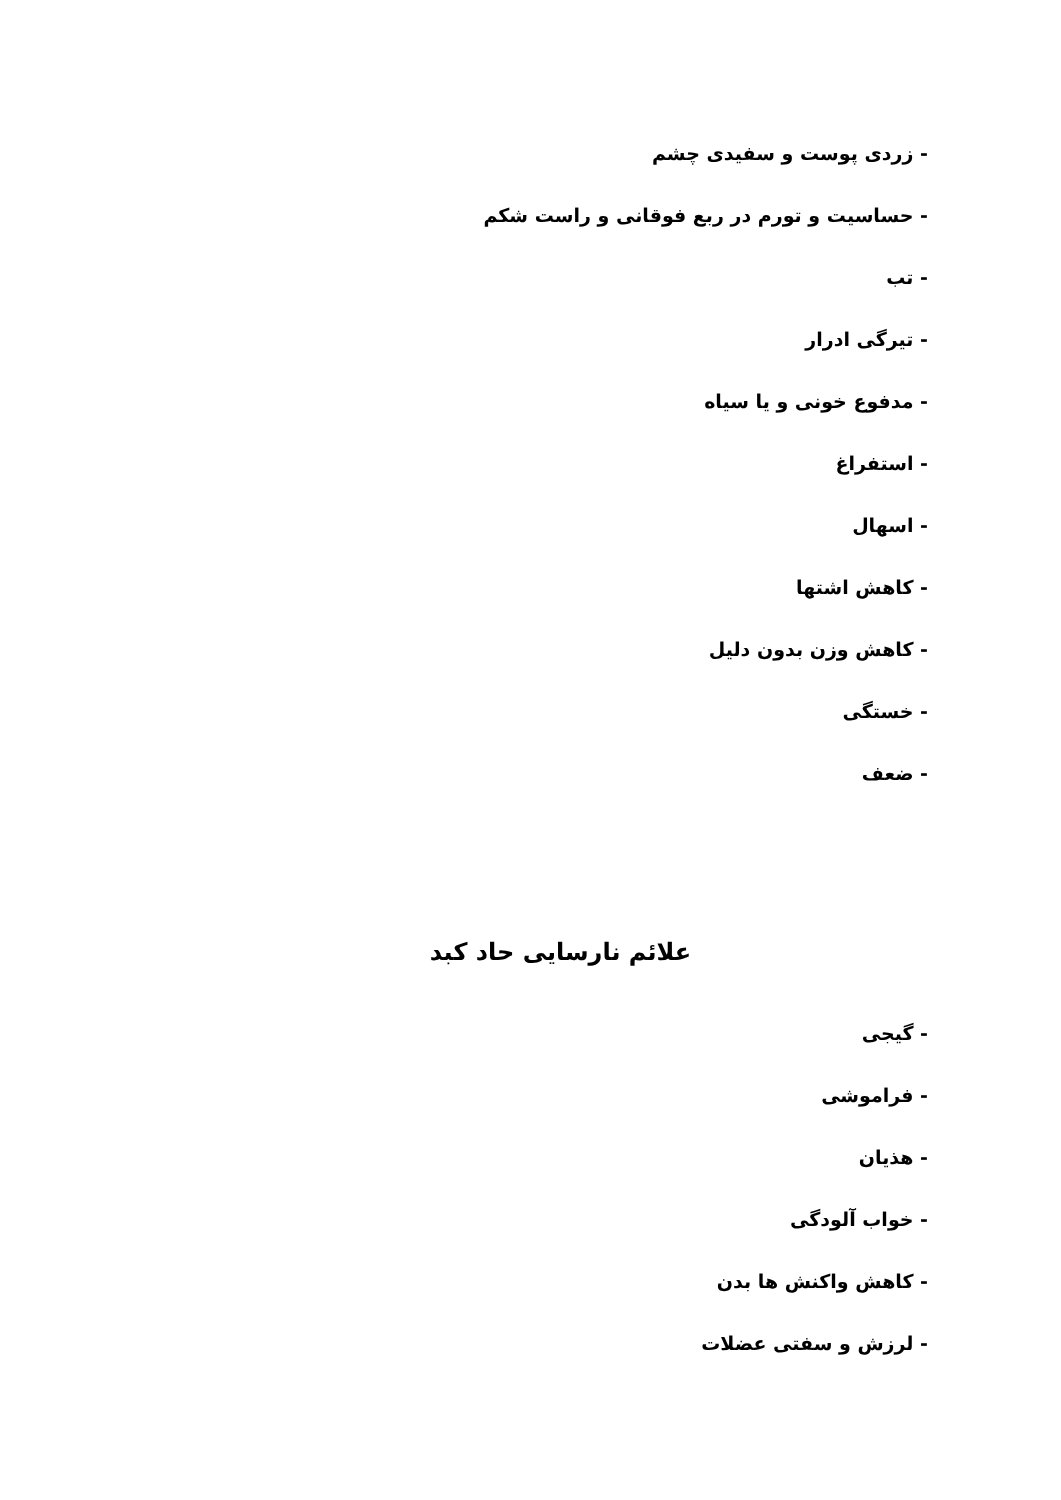- زردی پوست و سفیدی چشم
- حساسیت و تورم در ربع فوقانی و راست شکم
- تب
- تیرگی ادرار
- مدفوع خونی و یا سیاه
- استفراغ
- اسهال
- کاهش اشتها
- کاهش وزن بدون دلیل
- خستگی
- ضعف
علائم نارسایی حاد کبد
- گیجی
- فراموشی
- هذیان
- خواب آلودگی
- کاهش واکنش ها بدن
- لرزش و سفتی عضلات